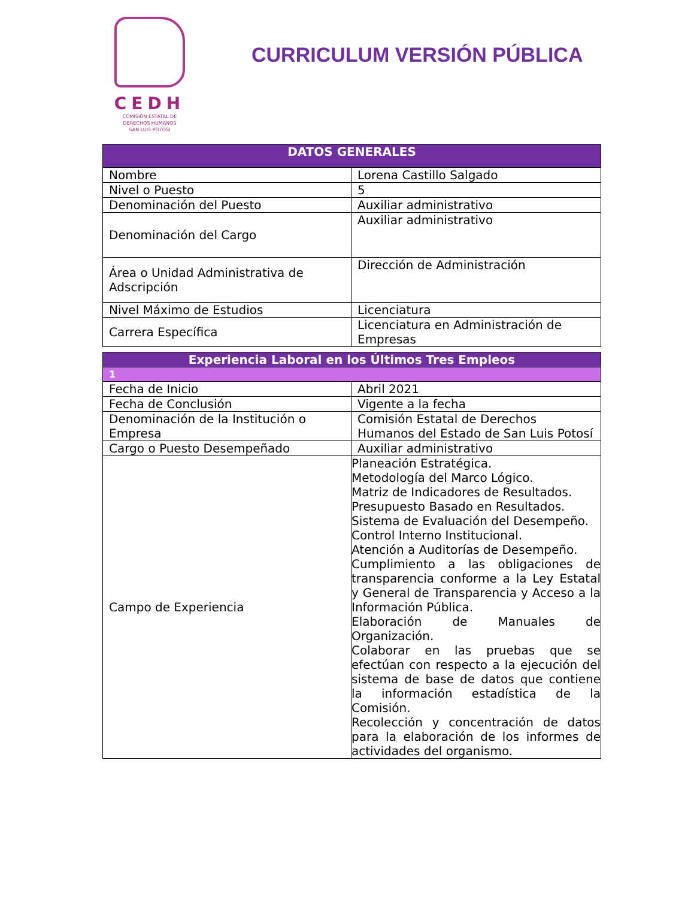CEDH
COMISIÓN ESTATAL DE
DERECHOS HUMANOS
SAN LUIS POTOSI
CURRICULUM VERSIÓN PÚBLICA
| DATOS GENERALES | |
| --- | --- |
| Nombre | Lorena Castillo Salgado |
| Nivel o Puesto | 5 |
| Denominación del Puesto | Auxiliar administrativo |
| Denominación del Cargo | Auxiliar administrativo |
| Área o Unidad Administrativa de Adscripción | Dirección de Administración |
| Nivel Máximo de Estudios | Licenciatura |
| Carrera Específica | Licenciatura en Administración de Empresas |
| Experiencia Laboral en los Últimos Tres Empleos | |
| --- | --- |
| 1 | |
| Fecha de Inicio | Abril 2021 |
| Fecha de Conclusión | Vigente a la fecha |
| Denominación de la Institución o Empresa | Comisión Estatal de Derechos Humanos del Estado de San Luis Potosí |
| Cargo o Puesto Desempeñado | Auxiliar administrativo |
| Campo de Experiencia | Planeación Estratégica. Metodología del Marco Lógico. Matriz de Indicadores de Resultados. Presupuesto Basado en Resultados. Sistema de Evaluación del Desempeño. Control Interno Institucional. Atención a Auditorías de Desempeño. Cumplimiento a las obligaciones de transparencia conforme a la Ley Estatal y General de Transparencia y Acceso a la Información Pública. Elaboración de Manuales de Organización. Colaborar en las pruebas que se efectúan con respecto a la ejecución del sistema de base de datos que contiene la información estadística de la Comisión. Recolección y concentración de datos para la elaboración de los informes de actividades del organismo. |